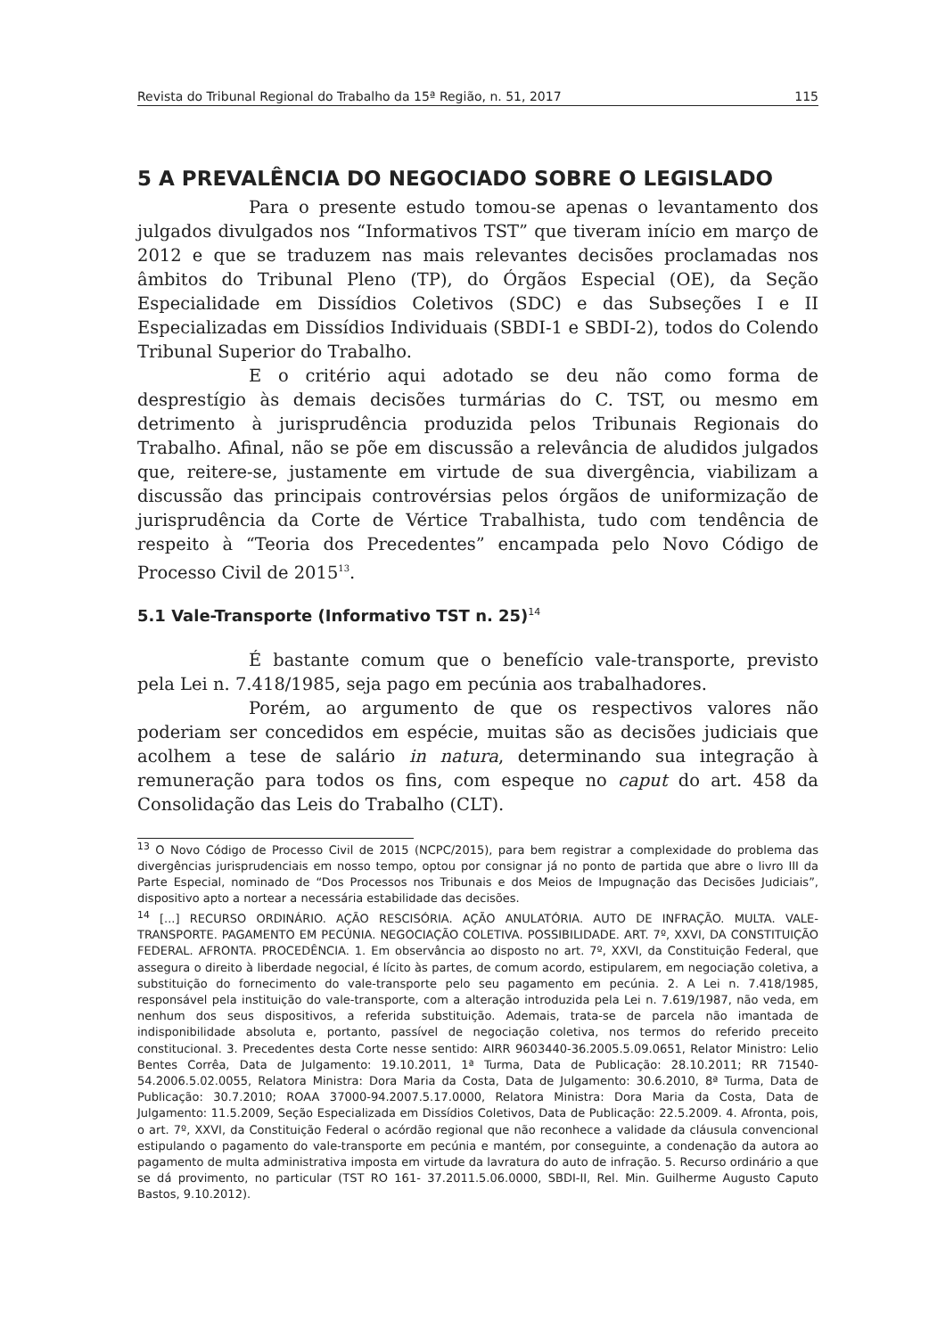Revista do Tribunal Regional do Trabalho da 15ª Região, n. 51, 2017 115
5 A PREVALÊNCIA DO NEGOCIADO SOBRE O LEGISLADO
Para o presente estudo tomou-se apenas o levantamento dos julgados divulgados nos “Informativos TST” que tiveram início em março de 2012 e que se traduzem nas mais relevantes decisões proclamadas nos âmbitos do Tribunal Pleno (TP), do Órgãos Especial (OE), da Seção Especialidade em Dissídios Coletivos (SDC) e das Subseções I e II Especializadas em Dissídios Individuais (SBDI-1 e SBDI-2), todos do Colendo Tribunal Superior do Trabalho.
E o critério aqui adotado se deu não como forma de desprestígio às demais decisões turmárias do C. TST, ou mesmo em detrimento à jurisprudência produzida pelos Tribunais Regionais do Trabalho. Afinal, não se põe em discussão a relevância de aludidos julgados que, reitere-se, justamente em virtude de sua divergência, viabilizam a discussão das principais controvérsias pelos órgãos de uniformização de jurisprudência da Corte de Vértice Trabalhista, tudo com tendência de respeito à “Teoria dos Precedentes” encampada pelo Novo Código de Processo Civil de 2015<sup>13</sup>.
5.1 Vale-Transporte (Informativo TST n. 25)<sup>14</sup>
É bastante comum que o benefício vale-transporte, previsto pela Lei n. 7.418/1985, seja pago em pecúnia aos trabalhadores.
Porém, ao argumento de que os respectivos valores não poderiam ser concedidos em espécie, muitas são as decisões judiciais que acolhem a tese de salário in natura, determinando sua integração à remuneração para todos os fins, com espeque no caput do art. 458 da Consolidação das Leis do Trabalho (CLT).
<sup>13</sup> O Novo Código de Processo Civil de 2015 (NCPC/2015), para bem registrar a complexidade do problema das divergências jurisprudenciais em nosso tempo, optou por consignar já no ponto de partida que abre o livro III da Parte Especial, nominado de “Dos Processos nos Tribunais e dos Meios de Impugnação das Decisões Judiciais”, dispositivo apto a nortear a necessária estabilidade das decisões.
<sup>14</sup> [...] RECURSO ORDINÁRIO. AÇÃO RESCISÓRIA. AÇÃO ANULATÓRIA. AUTO DE INFRAÇÃO. MULTA. VALE-TRANSPORTE. PAGAMENTO EM PECÚNIA. NEGOCIAÇÃO COLETIVA. POSSIBILIDADE. ART. 7º, XXVI, DA CONSTITUIÇÃO FEDERAL. AFRONTA. PROCEDÊNCIA. 1. Em observância ao disposto no art. 7º, XXVI, da Constituição Federal, que assegura o direito à liberdade negocial, é lícito às partes, de comum acordo, estipularem, em negociação coletiva, a substituição do fornecimento do vale-transporte pelo seu pagamento em pecúnia. 2. A Lei n. 7.418/1985, responsável pela instituição do vale-transporte, com a alteração introduzida pela Lei n. 7.619/1987, não veda, em nenhum dos seus dispositivos, a referida substituição. Ademais, trata-se de parcela não imantada de indisponibilidade absoluta e, portanto, passível de negociação coletiva, nos termos do referido preceito constitucional. 3. Precedentes desta Corte nesse sentido: AIRR 9603440-36.2005.5.09.0651, Relator Ministro: Lelio Bentes Corrêa, Data de Julgamento: 19.10.2011, 1ª Turma, Data de Publicação: 28.10.2011; RR 71540-54.2006.5.02.0055, Relatora Ministra: Dora Maria da Costa, Data de Julgamento: 30.6.2010, 8ª Turma, Data de Publicação: 30.7.2010; ROAA 37000-94.2007.5.17.0000, Relatora Ministra: Dora Maria da Costa, Data de Julgamento: 11.5.2009, Seção Especializada em Dissídios Coletivos, Data de Publicação: 22.5.2009. 4. Afronta, pois, o art. 7º, XXVI, da Constituição Federal o acórdão regional que não reconhece a validade da cláusula convencional estipulando o pagamento do vale-transporte em pecúnia e mantém, por conseguinte, a condenação da autora ao pagamento de multa administrativa imposta em virtude da lavratura do auto de infração. 5. Recurso ordinário a que se dá provimento, no particular (TST RO 161- 37.2011.5.06.0000, SBDI-II, Rel. Min. Guilherme Augusto Caputo Bastos, 9.10.2012).